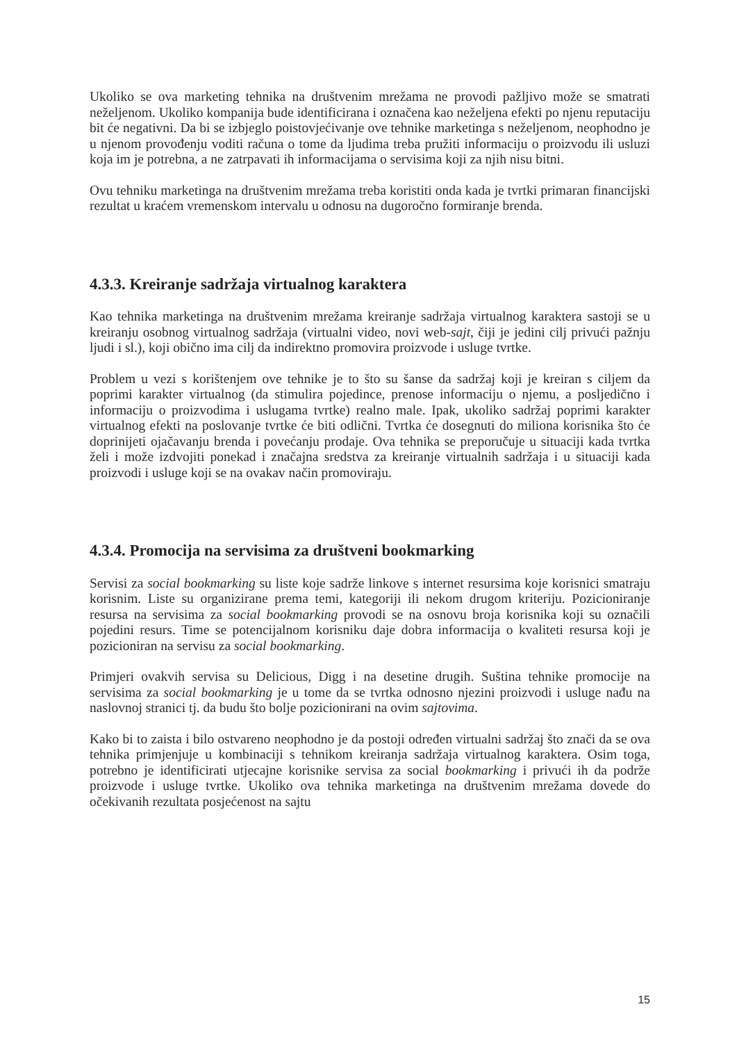Ukoliko se ova marketing tehnika na društvenim mrežama ne provodi pažljivo može se smatrati neželjenom. Ukoliko kompanija bude identificirana i označena kao neželjena efekti po njenu reputaciju bit će negativni. Da bi se izbjeglo poistovjećivanje ove tehnike marketinga s neželjenom, neophodno je u njenom provođenju voditi računa o tome da ljudima treba pružiti informaciju o proizvodu ili usluzi koja im je potrebna, a ne zatrpavati ih informacijama o servisima koji za njih nisu bitni.
Ovu tehniku marketinga na društvenim mrežama treba koristiti onda kada je tvrtki primaran financijski rezultat u kraćem vremenskom intervalu u odnosu na dugoročno formiranje brenda.
4.3.3. Kreiranje sadržaja virtualnog karaktera
Kao tehnika marketinga na društvenim mrežama kreiranje sadržaja virtualnog karaktera sastoji se u kreiranju osobnog virtualnog sadržaja (virtualni video, novi web-sajt, čiji je jedini cilj privući pažnju ljudi i sl.), koji obično ima cilj da indirektno promovira proizvode i usluge tvrtke.
Problem u vezi s korištenjem ove tehnike je to što su šanse da sadržaj koji je kreiran s ciljem da poprimi karakter virtualnog (da stimulira pojedince, prenose informaciju o njemu, a posljedično i informaciju o proizvodima i uslugama tvrtke) realno male. Ipak, ukoliko sadržaj poprimi karakter virtualnog efekti na poslovanje tvrtke će biti odlični. Tvrtka će dosegnuti do miliona korisnika što će doprinijeti ojačavanju brenda i povećanju prodaje. Ova tehnika se preporučuje u situaciji kada tvrtka želi i može izdvojiti ponekad i značajna sredstva za kreiranje virtualnih sadržaja i u situaciji kada proizvodi i usluge koji se na ovakav način promoviraju.
4.3.4. Promocija na servisima za društveni bookmarking
Servisi za social bookmarking su liste koje sadrže linkove s internet resursima koje korisnici smatraju korisnim. Liste su organizirane prema temi, kategoriji ili nekom drugom kriteriju. Pozicioniranje resursa na servisima za social bookmarking provodi se na osnovu broja korisnika koji su označili pojedini resurs. Time se potencijalnom korisniku daje dobra informacija o kvaliteti resursa koji je pozicioniran na servisu za social bookmarking.
Primjeri ovakvih servisa su Delicious, Digg i na desetine drugih. Suština tehnike promocije na servisima za social bookmarking je u tome da se tvrtka odnosno njezini proizvodi i usluge nađu na naslovnoj stranici tj. da budu što bolje pozicionirani na ovim sajtovima.
Kako bi to zaista i bilo ostvareno neophodno je da postoji određen virtualni sadržaj što znači da se ova tehnika primjenjuje u kombinaciji s tehnikom kreiranja sadržaja virtualnog karaktera. Osim toga, potrebno je identificirati utjecajne korisnike servisa za social bookmarking i privući ih da podrže proizvode i usluge tvrtke. Ukoliko ova tehnika marketinga na društvenim mrežama dovede do očekivanih rezultata posjećenost na sajtu
15